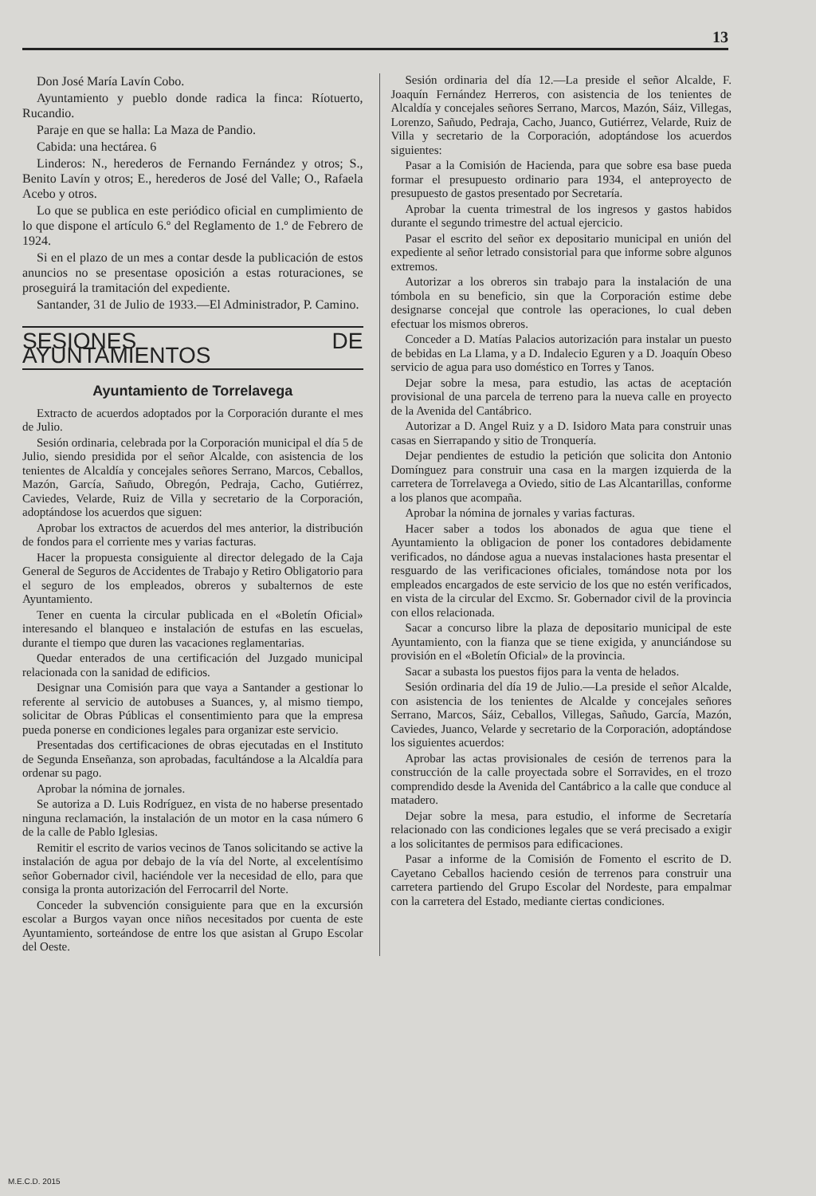13
Don José María Lavín Cobo.
Ayuntamiento y pueblo donde radica la finca: Ríotuerto, Rucandio.
Paraje en que se halla: La Maza de Pandio.
Cabida: una hectárea. 6
Linderos: N., herederos de Fernando Fernández y otros; S., Benito Lavín y otros; E., herederos de José del Valle; O., Rafaela Acebo y otros.
Lo que se publica en este periódico oficial en cumplimiento de lo que dispone el artículo 6.º del Reglamento de 1.º de Febrero de 1924.
Si en el plazo de un mes a contar desde la publicación de estos anuncios no se presentase oposición a estas roturaciones, se proseguirá la tramitación del expediente.
Santander, 31 de Julio de 1933.—El Administrador, P. Camino.
SESIONES DE AYUNTAMIENTOS
Ayuntamiento de Torrelavega
Extracto de acuerdos adoptados por la Corporación durante el mes de Julio.
Sesión ordinaria, celebrada por la Corporación municipal el día 5 de Julio, siendo presidida por el señor Alcalde, con asistencia de los tenientes de Alcaldía y concejales señores Serrano, Marcos, Ceballos, Mazón, García, Sañudo, Obregón, Pedraja, Cacho, Gutiérrez, Caviedes, Velarde, Ruiz de Villa y secretario de la Corporación, adoptándose los acuerdos que siguen:
Aprobar los extractos de acuerdos del mes anterior, la distribución de fondos para el corriente mes y varias facturas.
Hacer la propuesta consiguiente al director delegado de la Caja General de Seguros de Accidentes de Trabajo y Retiro Obligatorio para el seguro de los empleados, obreros y subalternos de este Ayuntamiento.
Tener en cuenta la circular publicada en el «Boletín Oficial» interesando el blanqueo e instalación de estufas en las escuelas, durante el tiempo que duren las vacaciones reglamentarias.
Quedar enterados de una certificación del Juzgado municipal relacionada con la sanidad de edificios.
Designar una Comisión para que vaya a Santander a gestionar lo referente al servicio de autobuses a Suances, y, al mismo tiempo, solicitar de Obras Públicas el consentimiento para que la empresa pueda ponerse en condiciones legales para organizar este servicio.
Presentadas dos certificaciones de obras ejecutadas en el Instituto de Segunda Enseñanza, son aprobadas, facultándose a la Alcaldía para ordenar su pago.
Aprobar la nómina de jornales.
Se autoriza a D. Luis Rodríguez, en vista de no haberse presentado ninguna reclamación, la instalación de un motor en la casa número 6 de la calle de Pablo Iglesias.
Remitir el escrito de varios vecinos de Tanos solicitando se active la instalación de agua por debajo de la vía del Norte, al excelentísimo señor Gobernador civil, haciéndole ver la necesidad de ello, para que consiga la pronta autorización del Ferrocarril del Norte.
Conceder la subvención consiguiente para que en la excursión escolar a Burgos vayan once niños necesitados por cuenta de este Ayuntamiento, sorteándose de entre los que asistan al Grupo Escolar del Oeste.
Sesión ordinaria del día 12.—La preside el señor Alcalde, F. Joaquín Fernández Herreros, con asistencia de los tenientes de Alcaldía y concejales señores Serrano, Marcos, Mazón, Sáiz, Villegas, Lorenzo, Sañudo, Pedraja, Cacho, Juanco, Gutiérrez, Velarde, Ruiz de Villa y secretario de la Corporación, adoptándose los acuerdos siguientes:
Pasar a la Comisión de Hacienda, para que sobre esa base pueda formar el presupuesto ordinario para 1934, el anteproyecto de presupuesto de gastos presentado por Secretaría.
Aprobar la cuenta trimestral de los ingresos y gastos habidos durante el segundo trimestre del actual ejercicio.
Pasar el escrito del señor ex depositario municipal en unión del expediente al señor letrado consistorial para que informe sobre algunos extremos.
Autorizar a los obreros sin trabajo para la instalación de una tómbola en su beneficio, sin que la Corporación estime debe designarse concejal que controle las operaciones, lo cual deben efectuar los mismos obreros.
Conceder a D. Matías Palacios autorización para instalar un puesto de bebidas en La Llama, y a D. Indalecio Eguren y a D. Joaquín Obeso servicio de agua para uso doméstico en Torres y Tanos.
Dejar sobre la mesa, para estudio, las actas de aceptación provisional de una parcela de terreno para la nueva calle en proyecto de la Avenida del Cantábrico.
Autorizar a D. Angel Ruiz y a D. Isidoro Mata para construir unas casas en Sierrapando y sitio de Tronquería.
Dejar pendientes de estudio la petición que solicita don Antonio Domínguez para construir una casa en la margen izquierda de la carretera de Torrelavega a Oviedo, sitio de Las Alcantarillas, conforme a los planos que acompaña.
Aprobar la nómina de jornales y varias facturas.
Hacer saber a todos los abonados de agua que tiene el Ayuntamiento la obligacion de poner los contadores debidamente verificados, no dándose agua a nuevas instalaciones hasta presentar el resguardo de las verificaciones oficiales, tomándose nota por los empleados encargados de este servicio de los que no estén verificados, en vista de la circular del Excmo. Sr. Gobernador civil de la provincia con ellos relacionada.
Sacar a concurso libre la plaza de depositario municipal de este Ayuntamiento, con la fianza que se tiene exigida, y anunciándose su provisión en el «Boletín Oficial» de la provincia.
Sacar a subasta los puestos fijos para la venta de helados.
Sesión ordinaria del día 19 de Julio.—La preside el señor Alcalde, con asistencia de los tenientes de Alcalde y concejales señores Serrano, Marcos, Sáiz, Ceballos, Villegas, Sañudo, García, Mazón, Caviedes, Juanco, Velarde y secretario de la Corporación, adoptándose los siguientes acuerdos:
Aprobar las actas provisionales de cesión de terrenos para la construcción de la calle proyectada sobre el Sorravides, en el trozo comprendido desde la Avenida del Cantábrico a la calle que conduce al matadero.
Dejar sobre la mesa, para estudio, el informe de Secretaría relacionado con las condiciones legales que se verá precisado a exigir a los solicitantes de permisos para edificaciones.
Pasar a informe de la Comisión de Fomento el escrito de D. Cayetano Ceballos haciendo cesión de terrenos para construir una carretera partiendo del Grupo Escolar del Nordeste, para empalmar con la carretera del Estado, mediante ciertas condiciones.
M.E.C.D. 2015